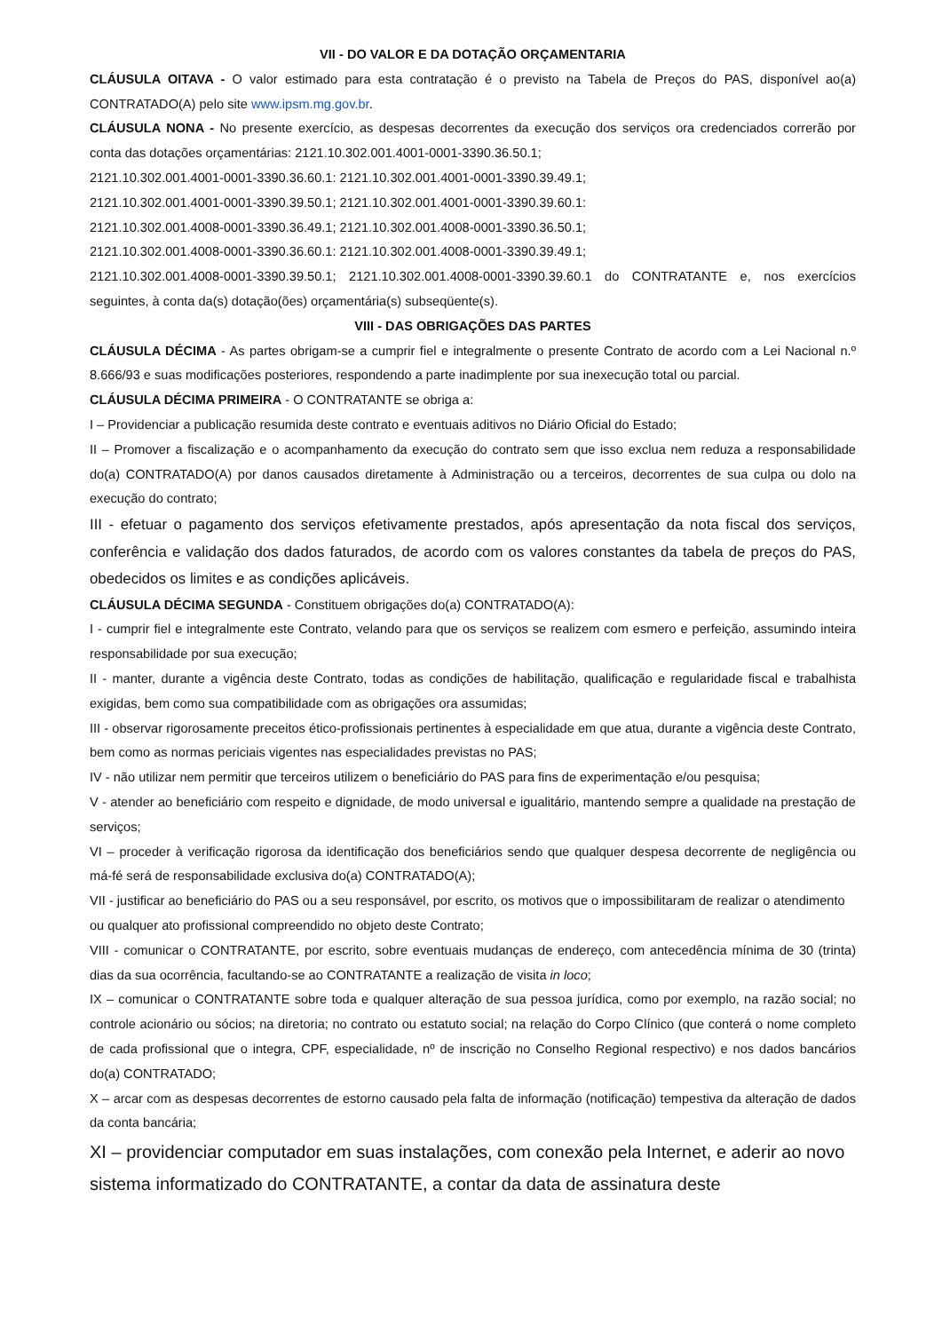VII - DO VALOR E DA DOTAÇÃO ORÇAMENTARIA
CLÁUSULA OITAVA - O valor estimado para esta contratação é o previsto na Tabela de Preços do PAS, disponível ao(a) CONTRATADO(A) pelo site www.ipsm.mg.gov.br.
CLÁUSULA NONA - No presente exercício, as despesas decorrentes da execução dos serviços ora credenciados correrão por conta das dotações orçamentárias: 2121.10.302.001.4001-0001-3390.36.50.1;
2121.10.302.001.4001-0001-3390.36.60.1: 2121.10.302.001.4001-0001-3390.39.49.1;
2121.10.302.001.4001-0001-3390.39.50.1; 2121.10.302.001.4001-0001-3390.39.60.1:
2121.10.302.001.4008-0001-3390.36.49.1; 2121.10.302.001.4008-0001-3390.36.50.1;
2121.10.302.001.4008-0001-3390.36.60.1: 2121.10.302.001.4008-0001-3390.39.49.1;
2121.10.302.001.4008-0001-3390.39.50.1; 2121.10.302.001.4008-0001-3390.39.60.1 do CONTRATANTE e, nos exercícios seguintes, à conta da(s) dotação(ões) orçamentária(s) subseqüente(s).
VIII - DAS OBRIGAÇÕES DAS PARTES
CLÁUSULA DÉCIMA - As partes obrigam-se a cumprir fiel e integralmente o presente Contrato de acordo com a Lei Nacional n.º 8.666/93 e suas modificações posteriores, respondendo a parte inadimplente por sua inexecução total ou parcial.
CLÁUSULA DÉCIMA PRIMEIRA - O CONTRATANTE se obriga a:
I – Providenciar a publicação resumida deste contrato e eventuais aditivos no Diário Oficial do Estado;
II – Promover a fiscalização e o acompanhamento da execução do contrato sem que isso exclua nem reduza a responsabilidade do(a) CONTRATADO(A) por danos causados diretamente à Administração ou a terceiros, decorrentes de sua culpa ou dolo na execução do contrato;
III - efetuar o pagamento dos serviços efetivamente prestados, após apresentação da nota fiscal dos serviços, conferência e validação dos dados faturados, de acordo com os valores constantes da tabela de preços do PAS, obedecidos os limites e as condições aplicáveis.
CLÁUSULA DÉCIMA SEGUNDA - Constituem obrigações do(a) CONTRATADO(A):
I - cumprir fiel e integralmente este Contrato, velando para que os serviços se realizem com esmero e perfeição, assumindo inteira responsabilidade por sua execução;
II - manter, durante a vigência deste Contrato, todas as condições de habilitação, qualificação e regularidade fiscal e trabalhista exigidas, bem como sua compatibilidade com as obrigações ora assumidas;
III - observar rigorosamente preceitos ético-profissionais pertinentes à especialidade em que atua, durante a vigência deste Contrato, bem como as normas periciais vigentes nas especialidades previstas no PAS;
IV - não utilizar nem permitir que terceiros utilizem o beneficiário do PAS para fins de experimentação e/ou pesquisa;
V - atender ao beneficiário com respeito e dignidade, de modo universal e igualitário, mantendo sempre a qualidade na prestação de serviços;
VI – proceder à verificação rigorosa da identificação dos beneficiários sendo que qualquer despesa decorrente de negligência ou má-fé será de responsabilidade exclusiva do(a) CONTRATADO(A);
VII - justificar ao beneficiário do PAS ou a seu responsável, por escrito, os motivos que o impossibilitaram de realizar o atendimento ou qualquer ato profissional compreendido no objeto deste Contrato;
VIII - comunicar o CONTRATANTE, por escrito, sobre eventuais mudanças de endereço, com antecedência mínima de 30 (trinta) dias da sua ocorrência, facultando-se ao CONTRATANTE a realização de visita in loco;
IX – comunicar o CONTRATANTE sobre toda e qualquer alteração de sua pessoa jurídica, como por exemplo, na razão social; no controle acionário ou sócios; na diretoria; no contrato ou estatuto social; na relação do Corpo Clínico (que conterá o nome completo de cada profissional que o integra, CPF, especialidade, nº de inscrição no Conselho Regional respectivo) e nos dados bancários do(a) CONTRATADO;
X – arcar com as despesas decorrentes de estorno causado pela falta de informação (notificação) tempestiva da alteração de dados da conta bancária;
XI – providenciar computador em suas instalações, com conexão pela Internet, e aderir ao novo sistema informatizado do CONTRATANTE, a contar da data de assinatura deste